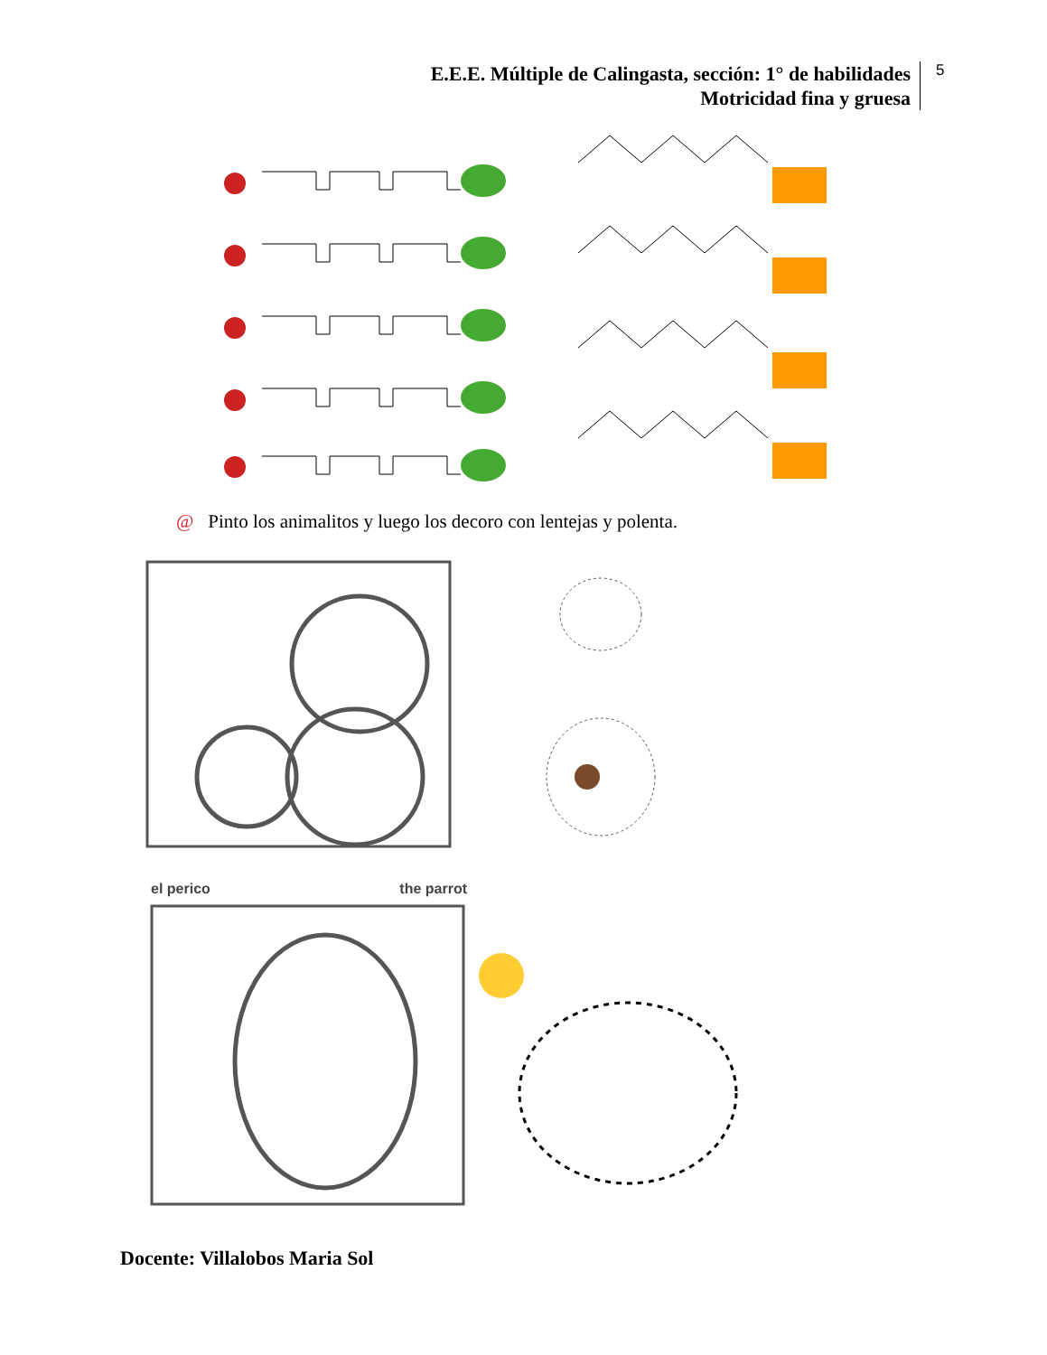E.E.E. Múltiple de Calingasta, sección: 1° de habilidades
Motricidad fina y gruesa
5
@ Pinto los animalitos y luego los decoro con lentejas y polenta.
el perico the parrot
Docente: Villalobos Maria Sol